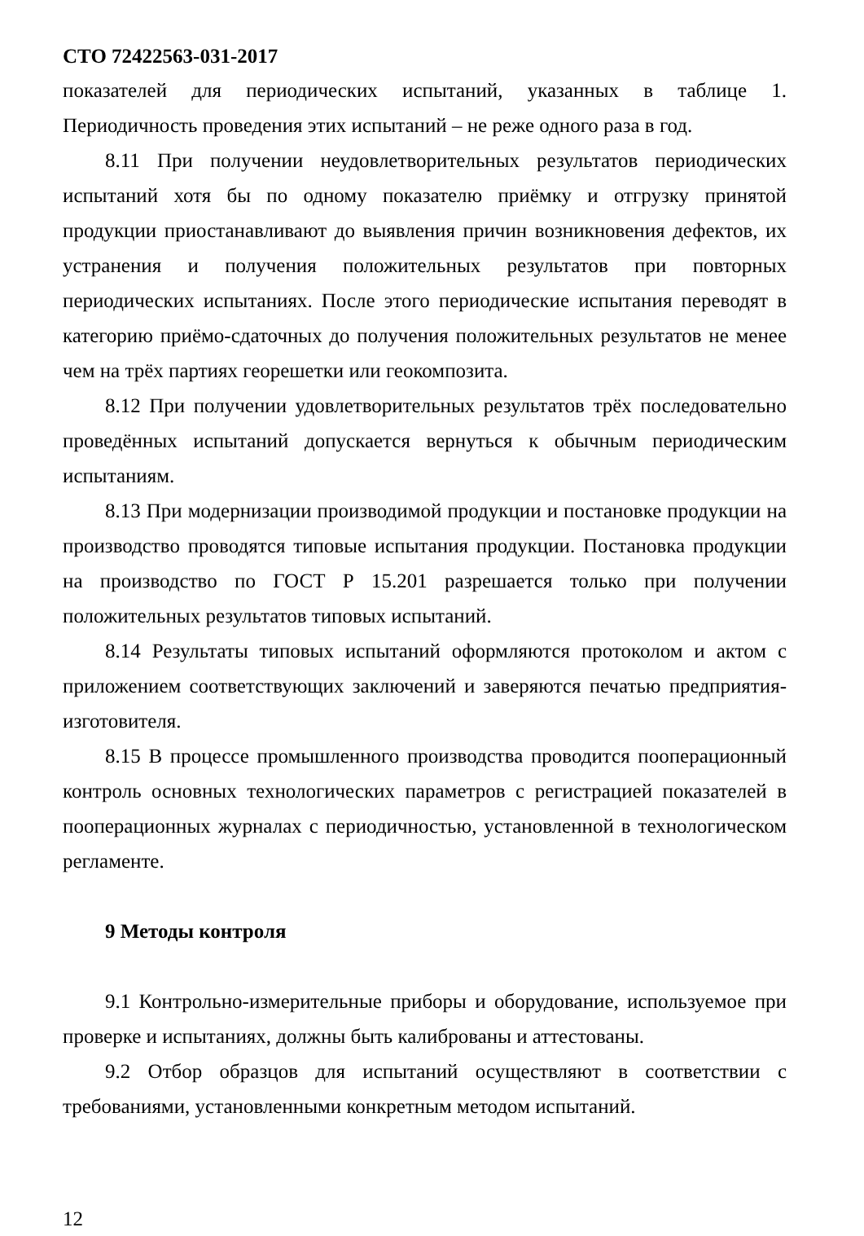СТО 72422563-031-2017
показателей для периодических испытаний, указанных в таблице 1. Периодичность проведения этих испытаний – не реже одного раза в год.
8.11 При получении неудовлетворительных результатов периодических испытаний хотя бы по одному показателю приёмку и отгрузку принятой продукции приостанавливают до выявления причин возникновения дефектов, их устранения и получения положительных результатов при повторных периодических испытаниях. После этого периодические испытания переводят в категорию приёмо-сдаточных до получения положительных результатов не менее чем на трёх партиях георешетки или геокомпозита.
8.12 При получении удовлетворительных результатов трёх последовательно проведённых испытаний допускается вернуться к обычным периодическим испытаниям.
8.13 При модернизации производимой продукции и постановке продукции на производство проводятся типовые испытания продукции. Постановка продукции на производство по ГОСТ Р 15.201 разрешается только при получении положительных результатов типовых испытаний.
8.14 Результаты типовых испытаний оформляются протоколом и актом с приложением соответствующих заключений и заверяются печатью предприятия-изготовителя.
8.15 В процессе промышленного производства проводится пооперационный контроль основных технологических параметров с регистрацией показателей в пооперационных журналах с периодичностью, установленной в технологическом регламенте.
9 Методы контроля
9.1 Контрольно-измерительные приборы и оборудование, используемое при проверке и испытаниях, должны быть калиброваны и аттестованы.
9.2 Отбор образцов для испытаний осуществляют в соответствии с требованиями, установленными конкретным методом испытаний.
12